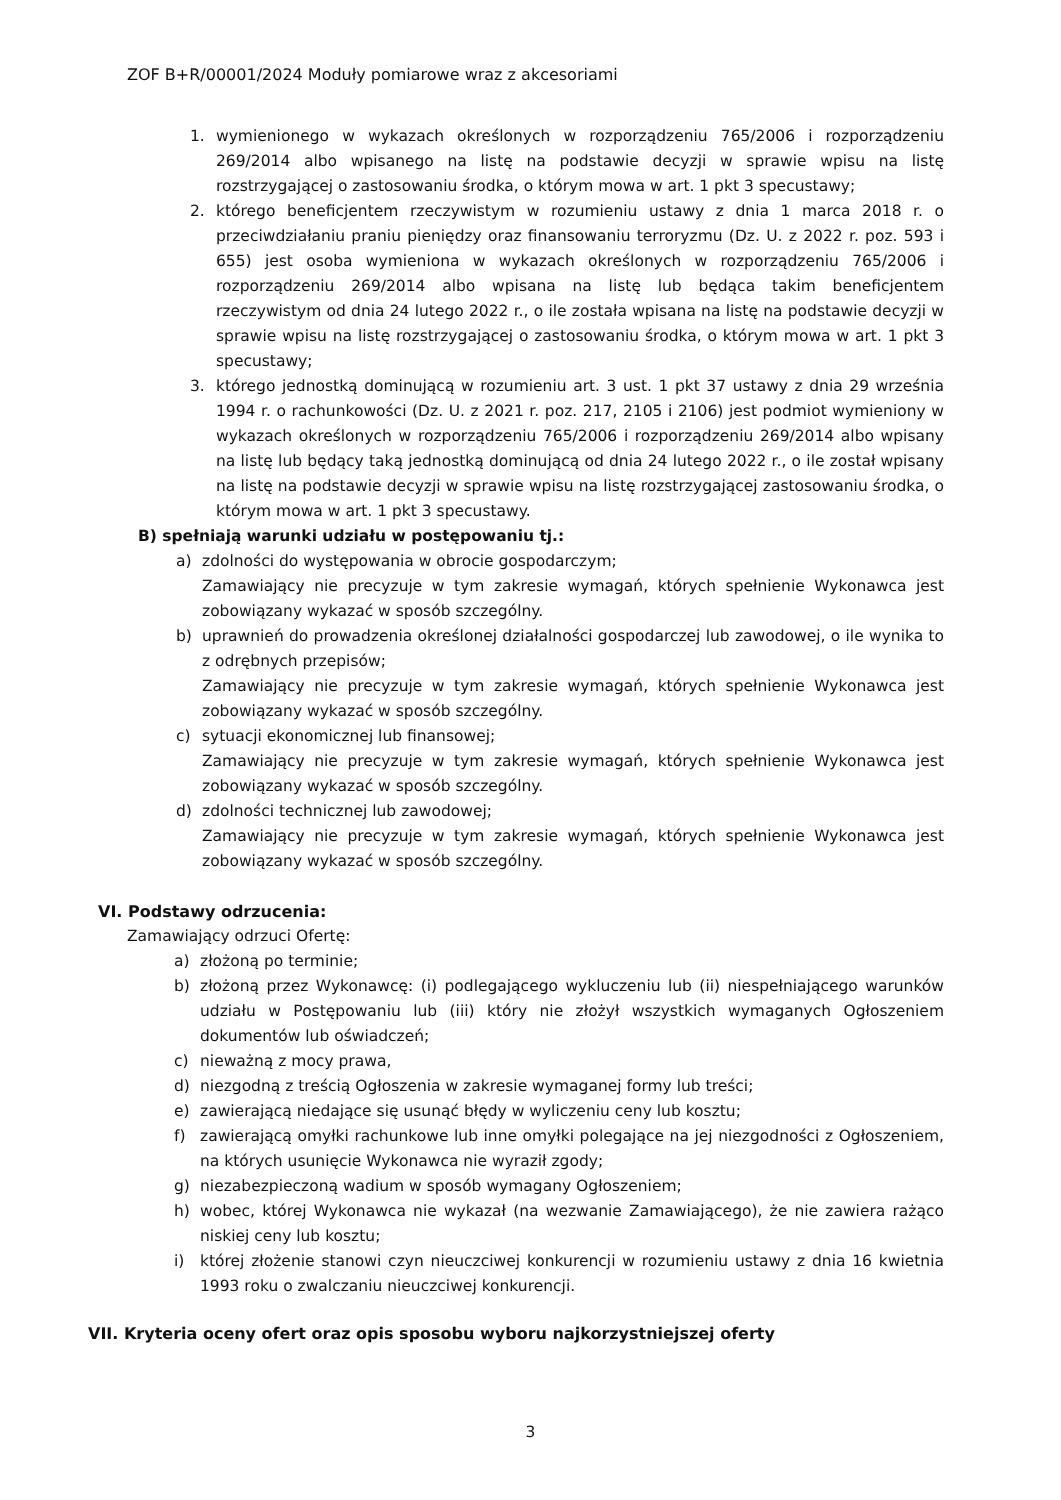ZOF B+R/00001/2024 Moduły pomiarowe wraz z akcesoriami
1. wymienionego w wykazach określonych w rozporządzeniu 765/2006 i rozporządzeniu 269/2014 albo wpisanego na listę na podstawie decyzji w sprawie wpisu na listę rozstrzygającej o zastosowaniu środka, o którym mowa w art. 1 pkt 3 specustawy;
2. którego beneficjentem rzeczywistym w rozumieniu ustawy z dnia 1 marca 2018 r. o przeciwdziałaniu praniu pieniędzy oraz finansowaniu terroryzmu (Dz. U. z 2022 r. poz. 593 i 655) jest osoba wymieniona w wykazach określonych w rozporządzeniu 765/2006 i rozporządzeniu 269/2014 albo wpisana na listę lub będąca takim beneficjentem rzeczywistym od dnia 24 lutego 2022 r., o ile została wpisana na listę na podstawie decyzji w sprawie wpisu na listę rozstrzygającej o zastosowaniu środka, o którym mowa w art. 1 pkt 3 specustawy;
3. którego jednostką dominującą w rozumieniu art. 3 ust. 1 pkt 37 ustawy z dnia 29 września 1994 r. o rachunkowości (Dz. U. z 2021 r. poz. 217, 2105 i 2106) jest podmiot wymieniony w wykazach określonych w rozporządzeniu 765/2006 i rozporządzeniu 269/2014 albo wpisany na listę lub będący taką jednostką dominującą od dnia 24 lutego 2022 r., o ile został wpisany na listę na podstawie decyzji w sprawie wpisu na listę rozstrzygającej zastosowaniu środka, o którym mowa w art. 1 pkt 3 specustawy.
B) spełniają warunki udziału w postępowaniu tj.:
a) zdolności do występowania w obrocie gospodarczym;
Zamawiający nie precyzuje w tym zakresie wymagań, których spełnienie Wykonawca jest zobowiązany wykazać w sposób szczególny.
b) uprawnień do prowadzenia określonej działalności gospodarczej lub zawodowej, o ile wynika to z odrębnych przepisów;
Zamawiający nie precyzuje w tym zakresie wymagań, których spełnienie Wykonawca jest zobowiązany wykazać w sposób szczególny.
c) sytuacji ekonomicznej lub finansowej;
Zamawiający nie precyzuje w tym zakresie wymagań, których spełnienie Wykonawca jest zobowiązany wykazać w sposób szczególny.
d) zdolności technicznej lub zawodowej;
Zamawiający nie precyzuje w tym zakresie wymagań, których spełnienie Wykonawca jest zobowiązany wykazać w sposób szczególny.
VI. Podstawy odrzucenia:
Zamawiający odrzuci Ofertę:
a) złożoną po terminie;
b) złożoną przez Wykonawcę: (i) podlegającego wykluczeniu lub (ii) niespełniającego warunków udziału w Postępowaniu lub (iii) który nie złożył wszystkich wymaganych Ogłoszeniem dokumentów lub oświadczeń;
c) nieważną z mocy prawa,
d) niezgodną z treścią Ogłoszenia w zakresie wymaganej formy lub treści;
e) zawierającą niedające się usunąć błędy w wyliczeniu ceny lub kosztu;
f) zawierającą omyłki rachunkowe lub inne omyłki polegające na jej niezgodności z Ogłoszeniem, na których usunięcie Wykonawca nie wyraził zgody;
g) niezabezpieczoną wadium w sposób wymagany Ogłoszeniem;
h) wobec, której Wykonawca nie wykazał (na wezwanie Zamawiającego), że nie zawiera rażąco niskiej ceny lub kosztu;
i) której złożenie stanowi czyn nieuczciwej konkurencji w rozumieniu ustawy z dnia 16 kwietnia 1993 roku o zwalczaniu nieuczciwej konkurencji.
VII. Kryteria oceny ofert oraz opis sposobu wyboru najkorzystniejszej oferty
3